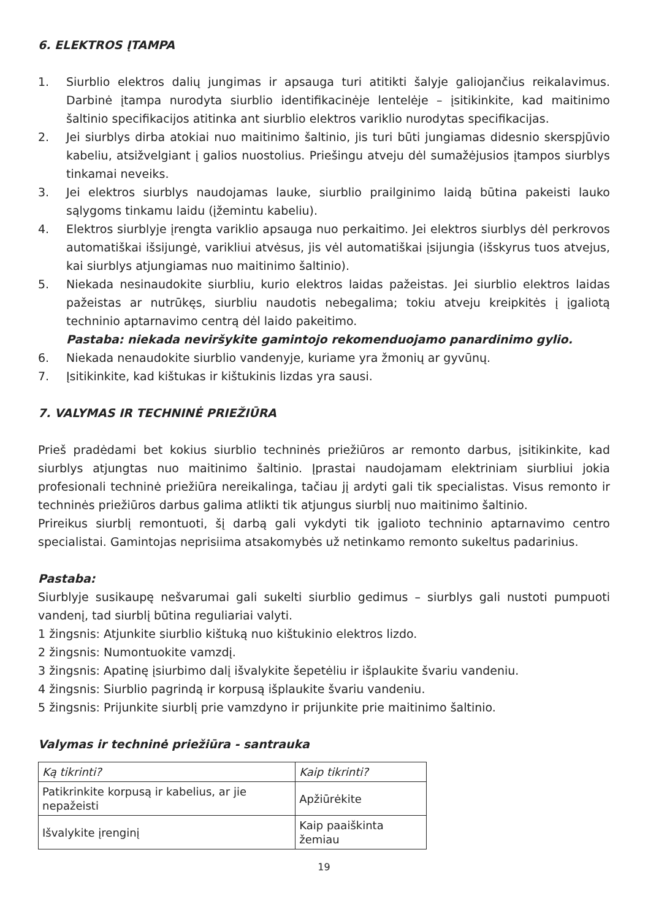6. ELEKTROS ĮTAMPA
1. Siurblio elektros dalių jungimas ir apsauga turi atitikti šalyje galiojančius reikalavimus. Darbinė įtampa nurodyta siurblio identifikacinėje lentelėje – įsitikinkite, kad maitinimo šaltinio specifikacijos atitinka ant siurblio elektros variklio nurodytas specifikacijas.
2. Jei siurblys dirba atokiai nuo maitinimo šaltinio, jis turi būti jungiamas didesnio skerspjūvio kabeliu, atsižvelgiant į galios nuostolius. Priešingu atveju dėl sumažėjusios įtampos siurblys tinkamai neveiks.
3. Jei elektros siurblys naudojamas lauke, siurblio prailginimo laidą būtina pakeisti lauko sąlygoms tinkamu laidu (įžemintu kabeliu).
4. Elektros siurblyje įrengta variklio apsauga nuo perkaitimo. Jei elektros siurblys dėl perkrovos automatiškai išsijungė, varikliui atvėsus, jis vėl automatiškai įsijungia (išskyrus tuos atvejus, kai siurblys atjungiamas nuo maitinimo šaltinio).
5. Niekada nesinaudokite siurbliu, kurio elektros laidas pažeistas. Jei siurblio elektros laidas pažeistas ar nutrūkęs, siurbliu naudotis nebegalima; tokiu atveju kreipkitės į įgaliotą techninio aptarnavimo centrą dėl laido pakeitimo.
Pastaba: niekada neviršykite gamintojo rekomenduojamo panardinimo gylio.
6. Niekada nenaudokite siurblio vandenyje, kuriame yra žmonių ar gyvūnų.
7. Įsitikinkite, kad kištukas ir kištukinis lizdas yra sausi.
7. VALYMAS IR TECHNINĖ PRIEŽIŪRA
Prieš pradėdami bet kokius siurblio techninės priežiūros ar remonto darbus, įsitikinkite, kad siurblys atjungtas nuo maitinimo šaltinio. Įprastai naudojamam elektriniam siurbliui jokia profesionali techninė priežiūra nereikalinga, tačiau jį ardyti gali tik specialistas. Visus remonto ir techninės priežiūros darbus galima atlikti tik atjungus siurblį nuo maitinimo šaltinio.
Prireikus siurblį remontuoti, šį darbą gali vykdyti tik įgalioto techninio aptarnavimo centro specialistai. Gamintojas neprisiima atsakomybės už netinkamo remonto sukeltus padarinius.
Pastaba:
Siurblyje susikaupę nešvarumai gali sukelti siurblio gedimus – siurblys gali nustoti pumpuoti vandenį, tad siurblį būtina reguliariai valyti.
1 žingsnis: Atjunkite siurblio kištuką nuo kištukinio elektros lizdo.
2 žingsnis: Numontuokite vamzdį.
3 žingsnis: Apatinę įsiurbimo dalį išvalykite šepetėliu ir išplaukite švariu vandeniu.
4 žingsnis: Siurblio pagrindą ir korpusą išplaukite švariu vandeniu.
5 žingsnis: Prijunkite siurblį prie vamzdyno ir prijunkite prie maitinimo šaltinio.
Valymas ir techninė priežiūra - santrauka
| Ką tikrinti? | Kaip tikrinti? |
| --- | --- |
| Patikrinkite korpusą ir kabelius, ar jie nepažeisti | Apžiūrėkite |
| Išvalykite įrenginį | Kaip paaiškinta žemiau |
19